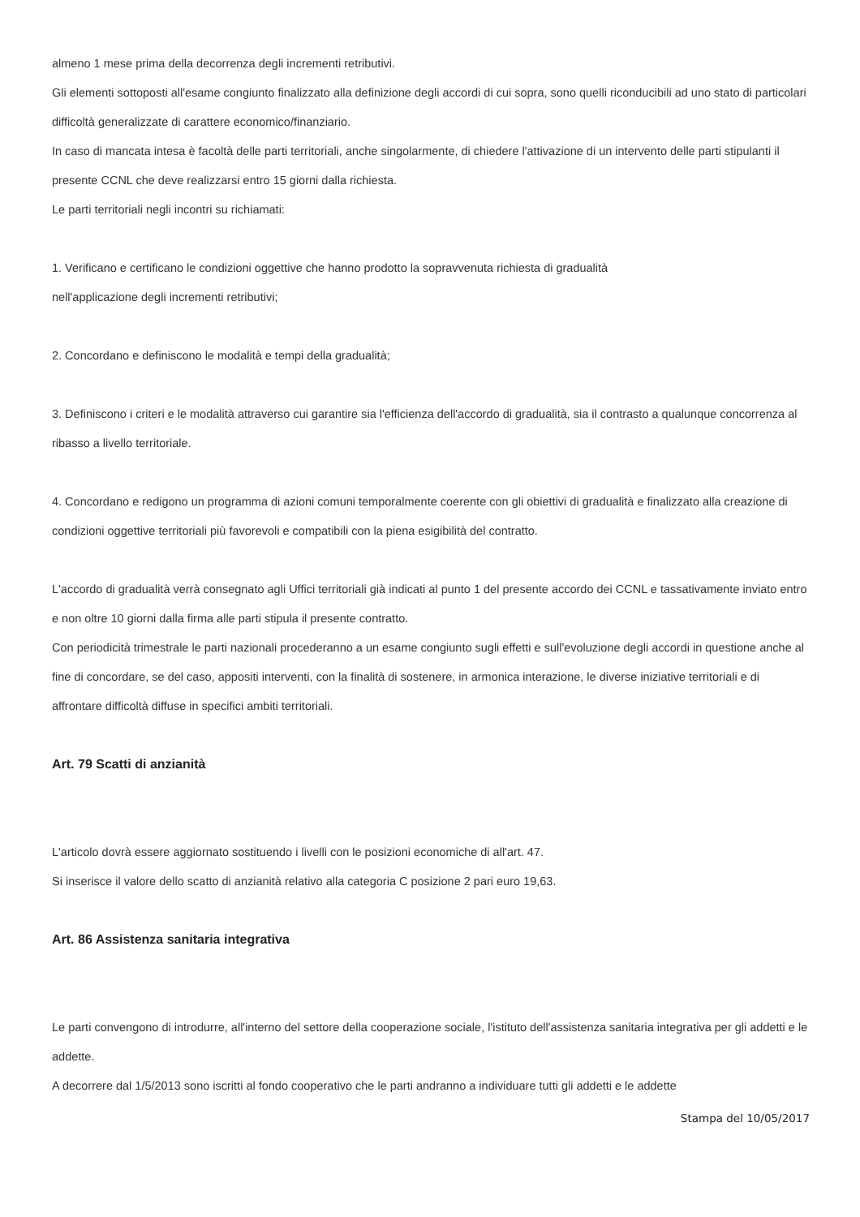almeno 1 mese prima della decorrenza degli incrementi retributivi.
Gli elementi sottoposti all'esame congiunto finalizzato alla definizione degli accordi di cui sopra, sono quelli riconducibili ad uno stato di particolari difficoltà generalizzate di carattere economico/finanziario.
In caso di mancata intesa è facoltà delle parti territoriali, anche singolarmente, di chiedere l'attivazione di un intervento delle parti stipulanti il presente CCNL che deve realizzarsi entro 15 giorni dalla richiesta.
Le parti territoriali negli incontri su richiamati:
1. Verificano e certificano le condizioni oggettive che hanno prodotto la sopravvenuta richiesta di gradualità
nell'applicazione degli incrementi retributivi;
2. Concordano e definiscono le modalità e tempi della gradualità;
3. Definiscono i criteri e le modalità attraverso cui garantire sia l'efficienza dell'accordo di gradualità, sia il contrasto a qualunque concorrenza al ribasso a livello territoriale.
4. Concordano e redigono un programma di azioni comuni temporalmente coerente con gli obiettivi di gradualità e finalizzato alla creazione di condizioni oggettive territoriali più favorevoli e compatibili con la piena esigibilità del contratto.
L'accordo di gradualità verrà consegnato agli Uffici territoriali già indicati al punto 1 del presente accordo dei CCNL e tassativamente inviato entro e non oltre 10 giorni dalla firma alle parti stipula il presente contratto.
Con periodicità trimestrale le parti nazionali procederanno a un esame congiunto sugli effetti e sull'evoluzione degli accordi in questione anche al fine di concordare, se del caso, appositi interventi, con la finalità di sostenere, in armonica interazione, le diverse iniziative territoriali e di affrontare difficoltà diffuse in specifici ambiti territoriali.
Art. 79 Scatti di anzianità
L'articolo dovrà essere aggiornato sostituendo i livelli con le posizioni economiche di all'art. 47.
Si inserisce il valore dello scatto di anzianità relativo alla categoria C posizione 2 pari euro 19,63.
Art. 86 Assistenza sanitaria integrativa
Le parti convengono di introdurre, all'interno del settore della cooperazione sociale, l'istituto dell'assistenza sanitaria integrativa per gli addetti e le addette.
A decorrere dal 1/5/2013 sono iscritti al fondo cooperativo che le parti andranno a individuare tutti gli addetti e le addette
Stampa del 10/05/2017